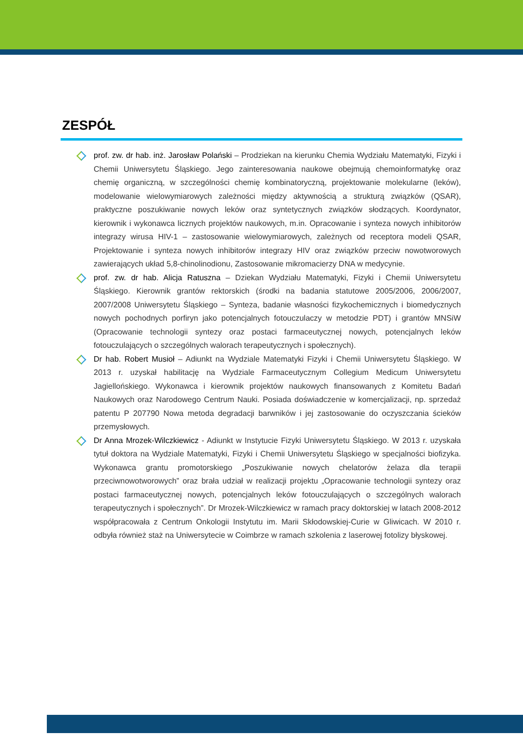ZESPÓŁ
prof. zw. dr hab. inż. Jarosław Polański – Prodziekan na kierunku Chemia Wydziału Matematyki, Fizyki i Chemii Uniwersytetu Śląskiego. Jego zainteresowania naukowe obejmują chemoinformatykę oraz chemię organiczną, w szczególności chemię kombinatoryczną, projektowanie molekularne (leków), modelowanie wielowymiarowych zależności między aktywnością a strukturą związków (QSAR), praktyczne poszukiwanie nowych leków oraz syntetycznych związków słodzących. Koordynator, kierownik i wykonawca licznych projektów naukowych, m.in. Opracowanie i synteza nowych inhibitorów integrazy wirusa HIV-1 – zastosowanie wielowymiarowych, zależnych od receptora modeli QSAR, Projektowanie i synteza nowych inhibitorów integrazy HIV oraz związków przeciw nowotworowych zawierających układ 5,8-chinolinodionu, Zastosowanie mikromacierzy DNA w medycynie.
prof. zw. dr hab. Alicja Ratuszna – Dziekan Wydziału Matematyki, Fizyki i Chemii Uniwersytetu Śląskiego. Kierownik grantów rektorskich (środki na badania statutowe 2005/2006, 2006/2007, 2007/2008 Uniwersytetu Śląskiego – Synteza, badanie własności fizykochemicznych i biomedycznych nowych pochodnych porfiryn jako potencjalnych fotouczulaczy w metodzie PDT) i grantów MNSiW (Opracowanie technologii syntezy oraz postaci farmaceutycznej nowych, potencjalnych leków fotouczulających o szczególnych walorach terapeutycznych i społecznych).
Dr hab. Robert Musioł – Adiunkt na Wydziale Matematyki Fizyki i Chemii Uniwersytetu Śląskiego. W 2013 r. uzyskał habilitację na Wydziale Farmaceutycznym Collegium Medicum Uniwersytetu Jagiellońskiego. Wykonawca i kierownik projektów naukowych finansowanych z Komitetu Badań Naukowych oraz Narodowego Centrum Nauki. Posiada doświadczenie w komercjalizacji, np. sprzedaż patentu P 207790 Nowa metoda degradacji barwników i jej zastosowanie do oczyszczania ścieków przemysłowych.
Dr Anna Mrozek-Wilczkiewicz - Adiunkt w Instytucie Fizyki Uniwersytetu Śląskiego. W 2013 r. uzyskała tytuł doktora na Wydziale Matematyki, Fizyki i Chemii Uniwersytetu Śląskiego w specjalności biofizyka. Wykonawca grantu promotorskiego „Poszukiwanie nowych chelatorów żelaza dla terapii przeciwnowotworowych” oraz brała udział w realizacji projektu „Opracowanie technologii syntezy oraz postaci farmaceutycznej nowych, potencjalnych leków fotouczulających o szczególnych walorach terapeutycznych i społecznych”. Dr Mrozek-Wilczkiewicz w ramach pracy doktorskiej w latach 2008-2012 współpracowała z Centrum Onkologii Instytutu im. Marii Skłodowskiej-Curie w Gliwicach. W 2010 r. odbyła również staż na Uniwersytecie w Coimbrze w ramach szkolenia z laserowej fotolizy błyskowej.